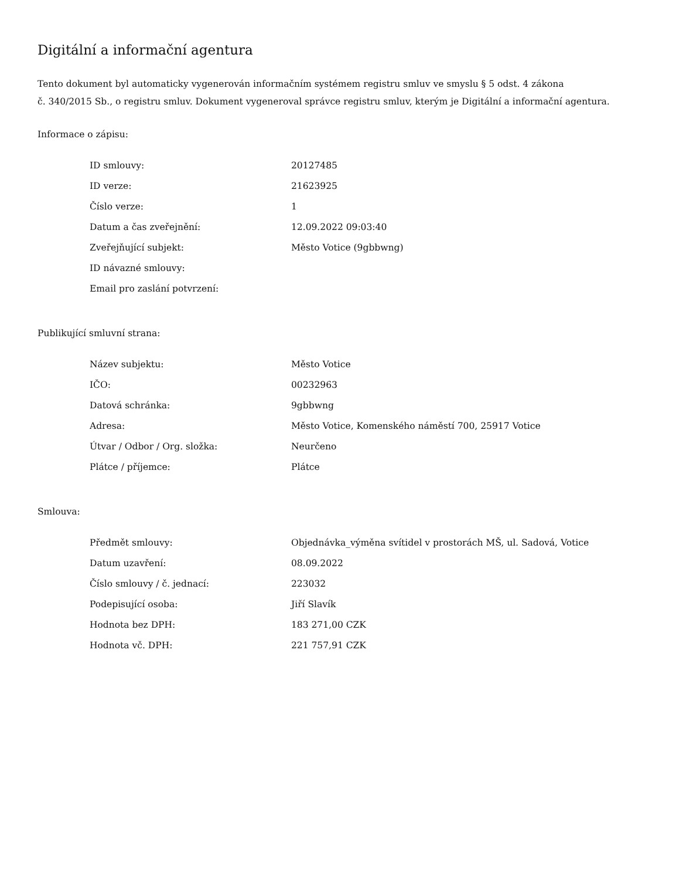Digitální a informační agentura
Tento dokument byl automaticky vygenerován informačním systémem registru smluv ve smyslu § 5 odst. 4 zákona
č. 340/2015 Sb., o registru smluv. Dokument vygeneroval správce registru smluv, kterým je Digitální a informační agentura.
Informace o zápisu:
| ID smlouvy: | 20127485 |
| ID verze: | 21623925 |
| Číslo verze: | 1 |
| Datum a čas zveřejnění: | 12.09.2022 09:03:40 |
| Zveřejňující subjekt: | Město Votice (9gbbwng) |
| ID návazné smlouvy: | |
| Email pro zaslání potvrzení: | |
Publikující smluvní strana:
| Název subjektu: | Město Votice |
| IČO: | 00232963 |
| Datová schránka: | 9gbbwng |
| Adresa: | Město Votice, Komenského náměstí 700, 25917 Votice |
| Útvar / Odbor / Org. složka: | Neurčeno |
| Plátce / příjemce: | Plátce |
Smlouva:
| Předmět smlouvy: | Objednávka_výměna svítidel v prostorách MŠ, ul. Sadová, Votice |
| Datum uzavření: | 08.09.2022 |
| Číslo smlouvy / č. jednací: | 223032 |
| Podepisující osoba: | Jiří Slavík |
| Hodnota bez DPH: | 183 271,00 CZK |
| Hodnota vč. DPH: | 221 757,91 CZK |